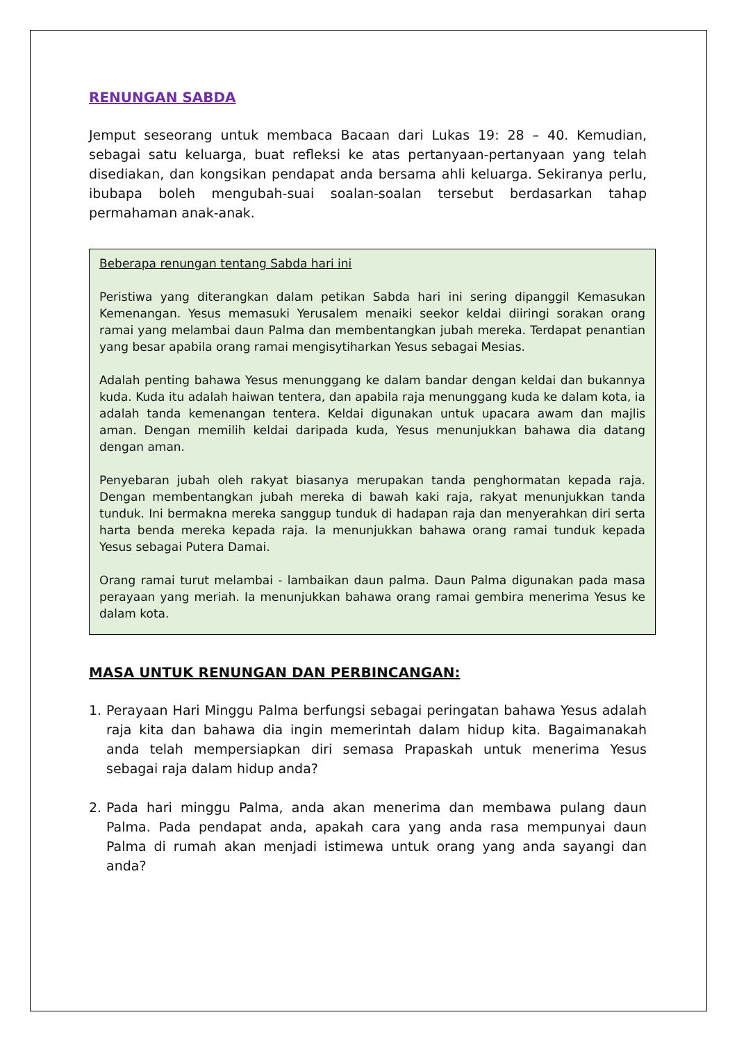RENUNGAN SABDA
Jemput seseorang untuk membaca Bacaan dari Lukas 19: 28 – 40. Kemudian, sebagai satu keluarga, buat refleksi ke atas pertanyaan-pertanyaan yang telah disediakan, dan kongsikan pendapat anda bersama ahli keluarga. Sekiranya perlu, ibubapa boleh mengubah-suai soalan-soalan tersebut berdasarkan tahap permahaman anak-anak.
Beberapa renungan tentang Sabda hari ini
Peristiwa yang diterangkan dalam petikan Sabda hari ini sering dipanggil Kemasukan Kemenangan. Yesus memasuki Yerusalem menaiki seekor keldai diiringi sorakan orang ramai yang melambai daun Palma dan membentangkan jubah mereka. Terdapat penantian yang besar apabila orang ramai mengisytiharkan Yesus sebagai Mesias.
Adalah penting bahawa Yesus menunggang ke dalam bandar dengan keldai dan bukannya kuda. Kuda itu adalah haiwan tentera, dan apabila raja menunggang kuda ke dalam kota, ia adalah tanda kemenangan tentera. Keldai digunakan untuk upacara awam dan majlis aman. Dengan memilih keldai daripada kuda, Yesus menunjukkan bahawa dia datang dengan aman.
Penyebaran jubah oleh rakyat biasanya merupakan tanda penghormatan kepada raja. Dengan membentangkan jubah mereka di bawah kaki raja, rakyat menunjukkan tanda tunduk. Ini bermakna mereka sanggup tunduk di hadapan raja dan menyerahkan diri serta harta benda mereka kepada raja. Ia menunjukkan bahawa orang ramai tunduk kepada Yesus sebagai Putera Damai.
Orang ramai turut melambai - lambaikan daun palma. Daun Palma digunakan pada masa perayaan yang meriah. Ia menunjukkan bahawa orang ramai gembira menerima Yesus ke dalam kota.
MASA UNTUK RENUNGAN DAN PERBINCANGAN:
1. Perayaan Hari Minggu Palma berfungsi sebagai peringatan bahawa Yesus adalah raja kita dan bahawa dia ingin memerintah dalam hidup kita. Bagaimanakah anda telah mempersiapkan diri semasa Prapaskah untuk menerima Yesus sebagai raja dalam hidup anda?
2. Pada hari minggu Palma, anda akan menerima dan membawa pulang daun Palma. Pada pendapat anda, apakah cara yang anda rasa mempunyai daun Palma di rumah akan menjadi istimewa untuk orang yang anda sayangi dan anda?